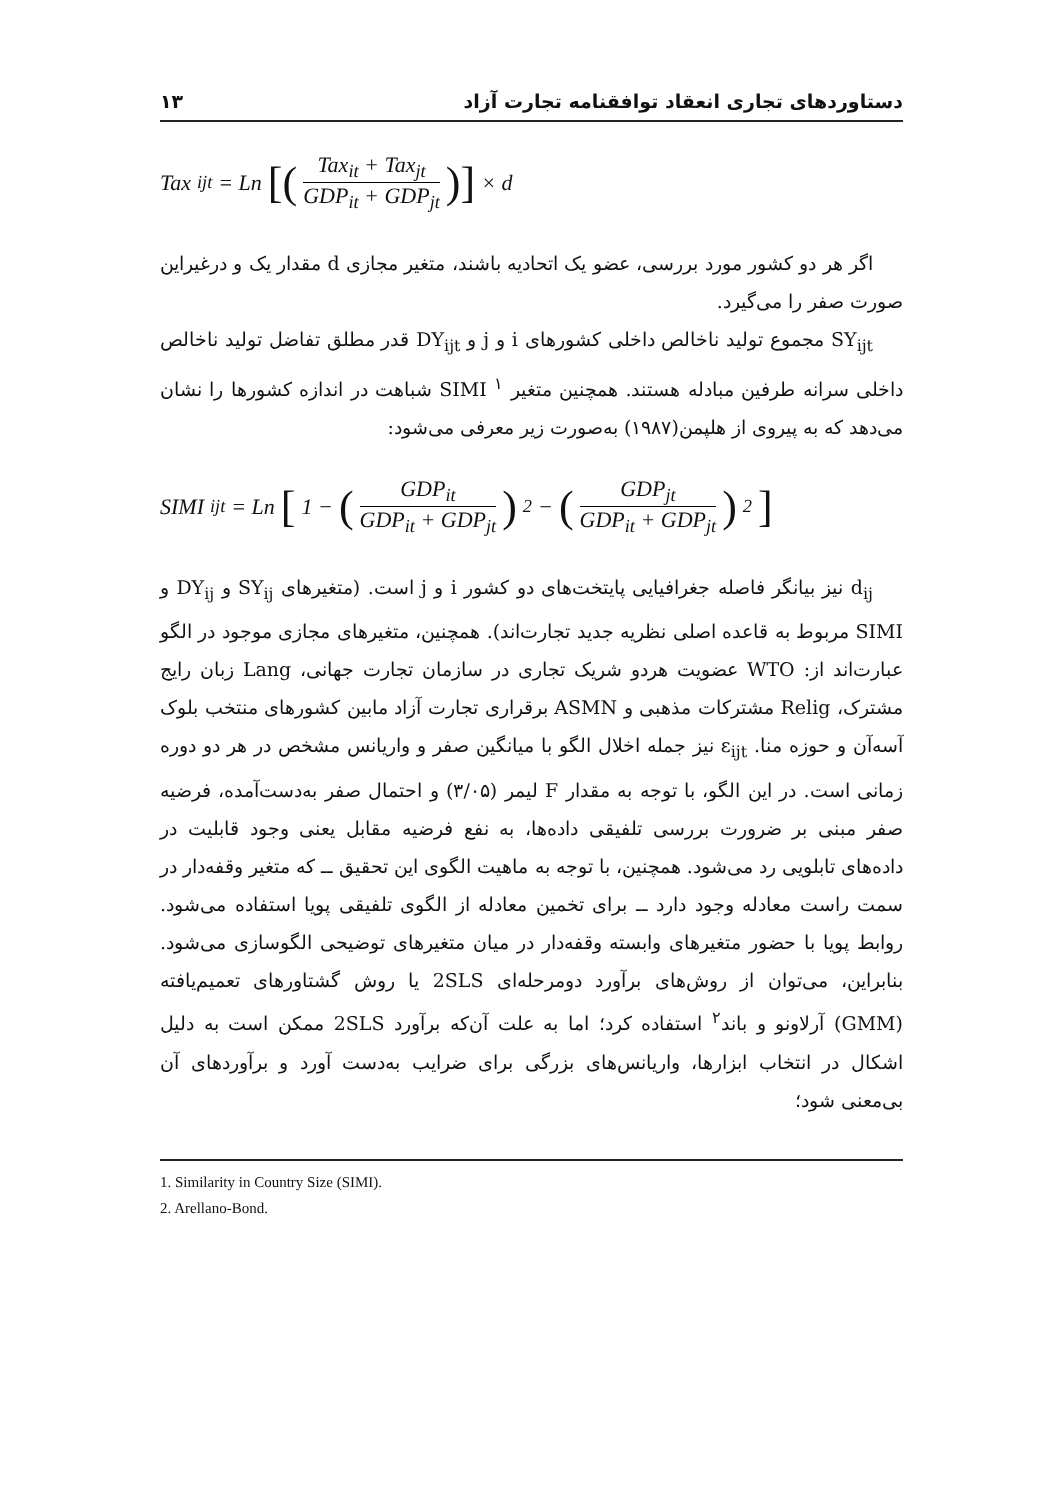دستاوردهای تجاری انعقاد توافقنامه تجارت آزاد ۱۳
Tax<sub>ijt</sub> = Ln [(Tax<sub>it</sub> + Tax<sub>jt</sub> GDP<sub>it</sub> + GDP<sub>jt</sub>)] × d
اگر هر دو کشور مورد بررسی، عضو یک اتحادیه باشند، متغیر مجازی d مقدار یک و درغیراین صورت صفر را می‌گیرد.
SY<sub>ijt</sub> مجموع تولید ناخالص داخلی کشورهای i و j و DY<sub>ijt</sub> قدر مطلق تفاضل تولید ناخالص داخلی سرانه طرفین مبادله هستند. همچنین متغیر SIMI <sup>۱</sup> شباهت در اندازه کشورها را نشان می‌دهد که به پیروی از هلپمن(۱۹۸۷) به‌صورت زیر معرفی می‌شود:
SIMI<sub>ijt</sub> = Ln [1 − (GDP<sub>it</sub> GDP<sub>it</sub> + GDP<sub>jt</sub>)<sup>2</sup> − (GDP<sub>jt</sub> GDP<sub>it</sub> + GDP<sub>jt</sub>)<sup>2</sup>]
d<sub>ij</sub> نیز بیانگر فاصله جغرافیایی پایتخت‌های دو کشور i و j است. (متغیرهای SY<sub>ij</sub> و DY<sub>ij</sub> و SIMI مربوط به قاعده اصلی نظریه جدید تجارت‌اند). همچنین، متغیرهای مجازی موجود در الگو عبارت‌اند از: WTO عضویت هردو شریک تجاری در سازمان تجارت جهانی، Lang زبان رایج مشترک، Relig مشترکات مذهبی و ASMN برقراری تجارت آزاد مابین کشورهای منتخب بلوک آسه‌آن و حوزه منا. ε<sub>ijt</sub> نیز جمله اخلال الگو با میانگین صفر و واریانس مشخص در هر دو دوره زمانی است. در این الگو، با توجه به مقدار F لیمر (۳/۰۵) و احتمال صفر به‌دست‌آمده، فرضیه صفر مبنی بر ضرورت بررسی تلفیقی داده‌ها، به نفع فرضیه مقابل یعنی وجود قابلیت در داده‌های تابلویی رد می‌شود. همچنین، با توجه به ماهیت الگوی این تحقیق ــ که متغیر وقفه‌دار در سمت راست معادله وجود دارد ــ برای تخمین معادله از الگوی تلفیقی پویا استفاده می‌شود. روابط پویا با حضور متغیرهای وابسته وقفه‌دار در میان متغیرهای توضیحی الگوسازی می‌شود. بنابراین، می‌توان از روش‌های برآورد دومرحله‌ای 2SLS یا روش گشتاورهای تعمیم‌یافته (GMM) آرلاونو و باند<sup>۲</sup> استفاده کرد؛ اما به علت آن‌که برآورد 2SLS ممکن است به دلیل اشکال در انتخاب ابزارها، واریانس‌های بزرگی برای ضرایب به‌دست آورد و برآوردهای آن بی‌معنی شود؛
1. Similarity in Country Size (SIMI).
2. Arellano-Bond.